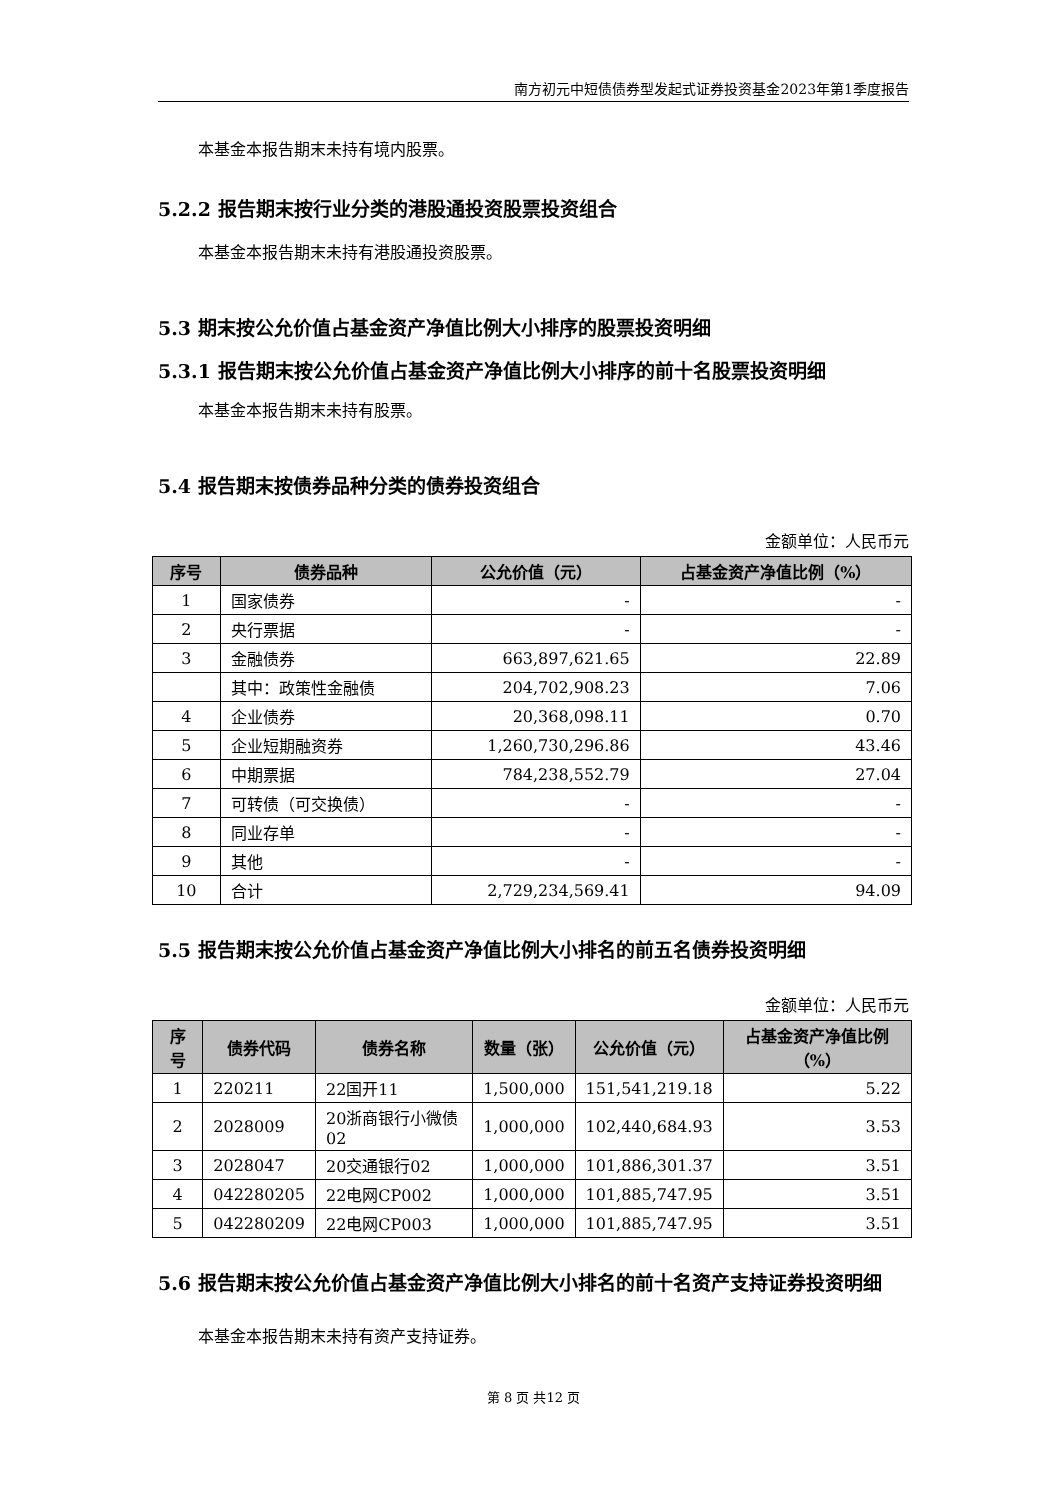南方初元中短债债券型发起式证券投资基金2023年第1季度报告
本基金本报告期末未持有境内股票。
5.2.2 报告期末按行业分类的港股通投资股票投资组合
本基金本报告期末未持有港股通投资股票。
5.3 期末按公允价值占基金资产净值比例大小排序的股票投资明细
5.3.1 报告期末按公允价值占基金资产净值比例大小排序的前十名股票投资明细
本基金本报告期末未持有股票。
5.4 报告期末按债券品种分类的债券投资组合
金额单位：人民币元
| 序号 | 债券品种 | 公允价值（元） | 占基金资产净值比例（%） |
| --- | --- | --- | --- |
| 1 | 国家债券 | - | - |
| 2 | 央行票据 | - | - |
| 3 | 金融债券 | 663,897,621.65 | 22.89 |
| | 其中：政策性金融债 | 204,702,908.23 | 7.06 |
| 4 | 企业债券 | 20,368,098.11 | 0.70 |
| 5 | 企业短期融资券 | 1,260,730,296.86 | 43.46 |
| 6 | 中期票据 | 784,238,552.79 | 27.04 |
| 7 | 可转债（可交换债） | - | - |
| 8 | 同业存单 | - | - |
| 9 | 其他 | - | - |
| 10 | 合计 | 2,729,234,569.41 | 94.09 |
5.5 报告期末按公允价值占基金资产净值比例大小排名的前五名债券投资明细
金额单位：人民币元
| 序号 | 债券代码 | 债券名称 | 数量（张） | 公允价值（元） | 占基金资产净值比例（%） |
| --- | --- | --- | --- | --- | --- |
| 1 | 220211 | 22国开11 | 1,500,000 | 151,541,219.18 | 5.22 |
| 2 | 2028009 | 20浙商银行小微债02 | 1,000,000 | 102,440,684.93 | 3.53 |
| 3 | 2028047 | 20交通银行02 | 1,000,000 | 101,886,301.37 | 3.51 |
| 4 | 042280205 | 22电网CP002 | 1,000,000 | 101,885,747.95 | 3.51 |
| 5 | 042280209 | 22电网CP003 | 1,000,000 | 101,885,747.95 | 3.51 |
5.6 报告期末按公允价值占基金资产净值比例大小排名的前十名资产支持证券投资明细
本基金本报告期末未持有资产支持证券。
第 8 页 共12 页